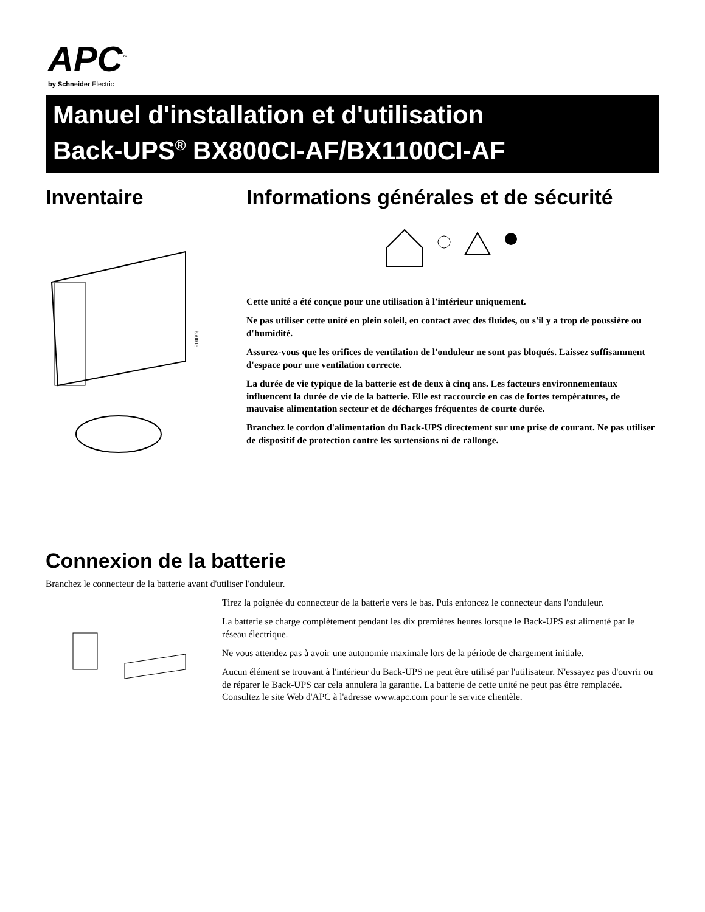APC<sup>™</sup>
by Schneider Electric
Manuel d'installation et d'utilisation
Back-UPS<sup>®</sup> BX800CI-AF/BX1100CI-AF
Inventaire
bu001c
Informations générales et de sécurité
Cette unité a été conçue pour une utilisation à l'intérieur uniquement.
Ne pas utiliser cette unité en plein soleil, en contact avec des fluides, ou s'il y a trop de poussière ou d'humidité.
Assurez-vous que les orifices de ventilation de l'onduleur ne sont pas bloqués. Laissez suffisamment d'espace pour une ventilation correcte.
La durée de vie typique de la batterie est de deux à cinq ans. Les facteurs environnementaux influencent la durée de vie de la batterie. Elle est raccourcie en cas de fortes températures, de mauvaise alimentation secteur et de décharges fréquentes de courte durée.
Branchez le cordon d'alimentation du Back-UPS directement sur une prise de courant. Ne pas utiliser de dispositif de protection contre les surtensions ni de rallonge.
Connexion de la batterie
Branchez le connecteur de la batterie avant d'utiliser l'onduleur.
Tirez la poignée du connecteur de la batterie vers le bas. Puis enfoncez le connecteur dans l'onduleur.
La batterie se charge complètement pendant les dix premières heures lorsque le Back-UPS est alimenté par le réseau électrique.
Ne vous attendez pas à avoir une autonomie maximale lors de la période de chargement initiale.
Aucun élément se trouvant à l'intérieur du Back-UPS ne peut être utilisé par l'utilisateur. N'essayez pas d'ouvrir ou de réparer le Back-UPS car cela annulera la garantie. La batterie de cette unité ne peut pas être remplacée. Consultez le site Web d'APC à l'adresse www.apc.com pour le service clientèle.